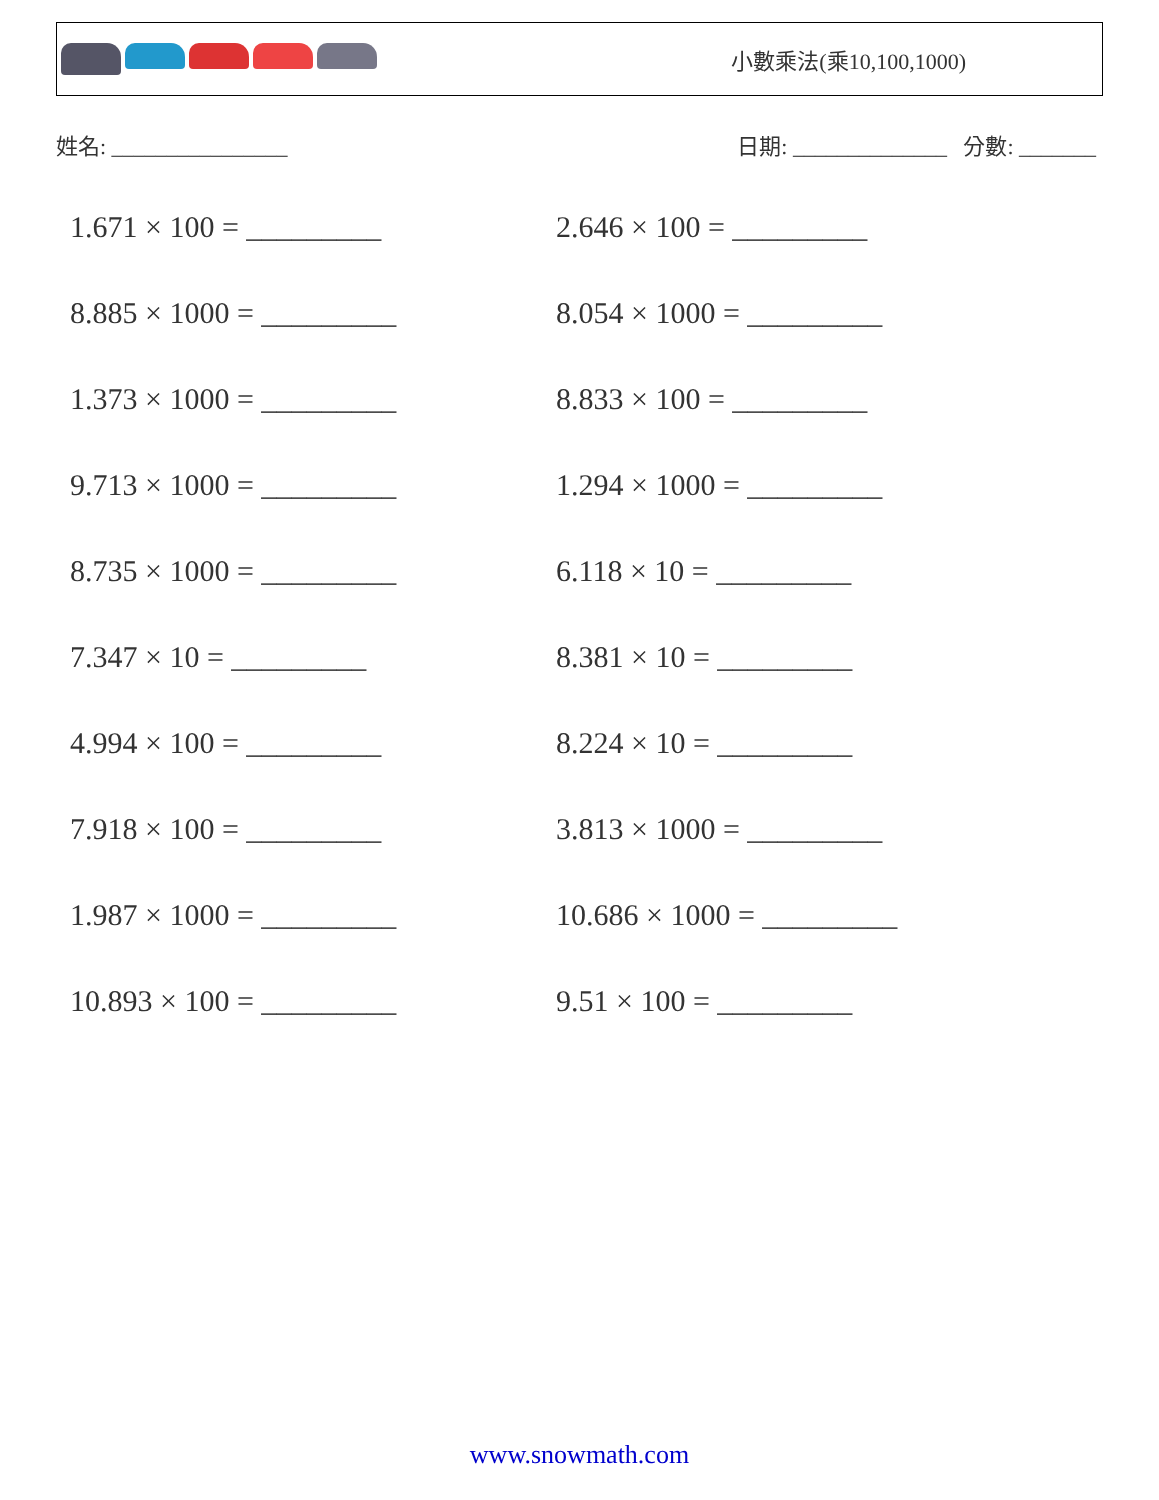小數乘法(乘10,100,1000)
姓名: ________________ 日期: ______________ 分數: _______
1.671 × 100 = _________ 2.646 × 100 = _________
8.885 × 1000 = _________ 8.054 × 1000 = _________
1.373 × 1000 = _________ 8.833 × 100 = _________
9.713 × 1000 = _________ 1.294 × 1000 = _________
8.735 × 1000 = _________ 6.118 × 10 = _________
7.347 × 10 = _________ 8.381 × 10 = _________
4.994 × 100 = _________ 8.224 × 10 = _________
7.918 × 100 = _________ 3.813 × 1000 = _________
1.987 × 1000 = _________ 10.686 × 1000 = _________
10.893 × 100 = _________ 9.51 × 100 = _________
www.snowmath.com